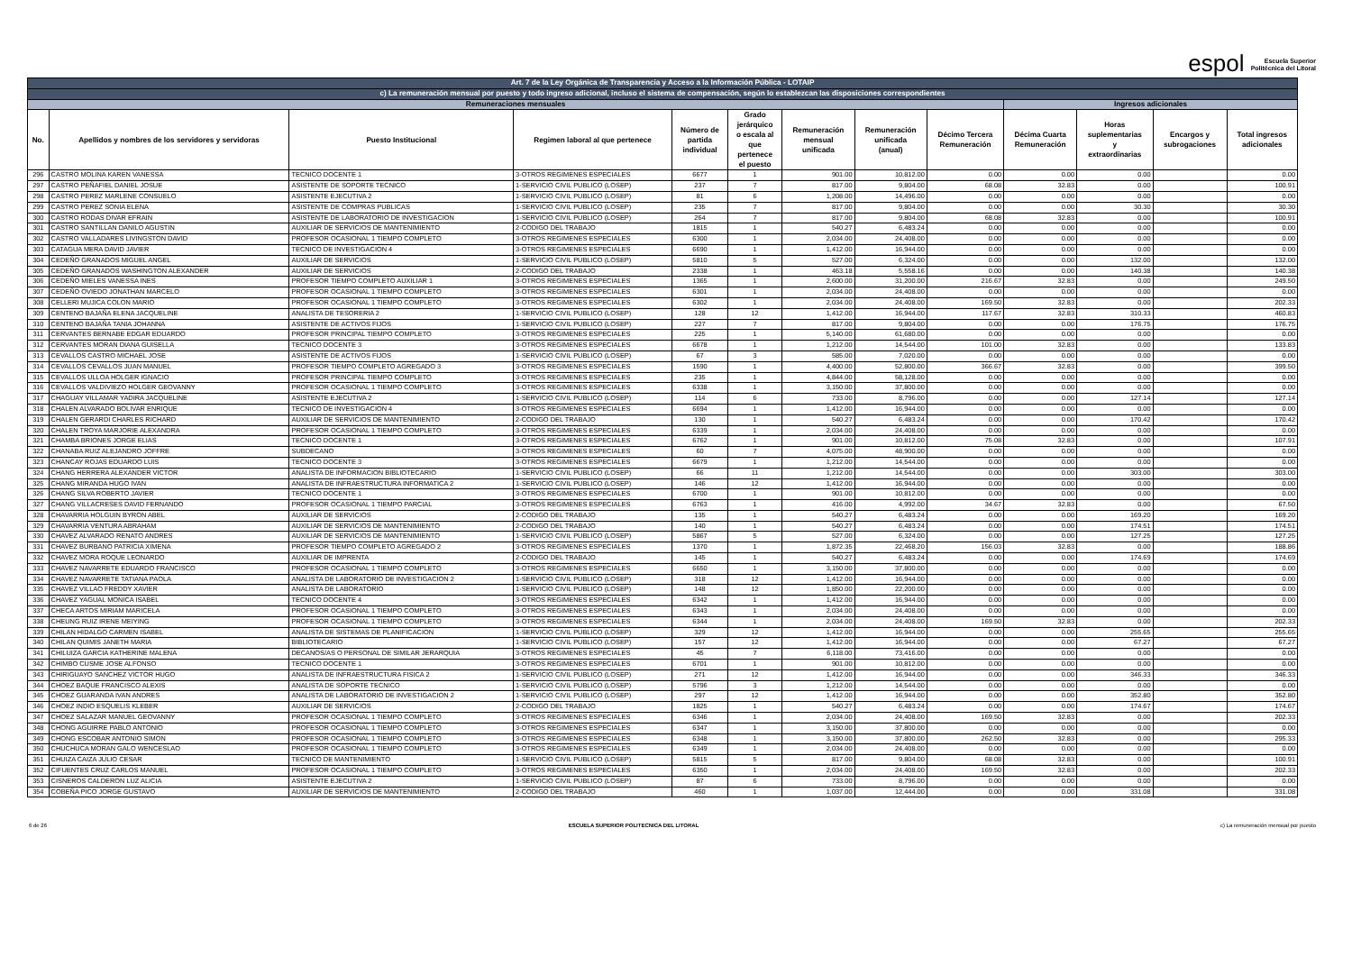espol Escuela Superior
Politécnica del Litoral
| Art. 7 de la Ley Orgánica de Transparencia y Acceso a la Información Pública - LOTAIP | | | | | | | | | | | | |
| --- | --- | --- | --- | --- | --- | --- | --- | --- | --- | --- | --- | --- |
| c) La remuneración mensual por puesto y todo ingreso adicional, incluso el sistema de compensación, según lo establezcan las disposiciones correspondientes | | | | | | | | | | | | |
| Remuneraciones mensuales | | | | | | | | | Ingresos adicionales | | | |
| No. | Apellidos y nombres de los servidores y servidoras | Puesto Institucional | Regimen laboral al que pertenece | Número de partida individual | Grado jerárquico o escala al que pertenece el puesto | Remuneración mensual unificada | Remuneración unificada (anual) | Décimo Tercera Remuneración | Décima Cuarta Remuneración | Horas suplementarias y extraordinarias | Encargos y subrogaciones | Total ingresos adicionales |
| 296 | CASTRO MOLINA KAREN VANESSA | TECNICO DOCENTE 1 | 3-OTROS REGIMENES ESPECIALES | 6677 | 1 | 901.00 | 10,812.00 | 0.00 | 0.00 | 0.00 | | 0.00 |
| 297 | CASTRO PEÑAFIEL DANIEL JOSUE | ASISTENTE DE SOPORTE TECNICO | 1-SERVICIO CIVIL PUBLICO (LOSEP) | 237 | 7 | 817.00 | 9,804.00 | 68.08 | 32.83 | 0.00 | | 100.91 |
| 298 | CASTRO PEREZ MARLENE CONSUELO | ASISTENTE EJECUTIVA 2 | 1-SERVICIO CIVIL PUBLICO (LOSEP) | 81 | 6 | 1,208.00 | 14,496.00 | 0.00 | 0.00 | 0.00 | | 0.00 |
| 299 | CASTRO PEREZ SONIA ELENA | ASISTENTE DE COMPRAS PUBLICAS | 1-SERVICIO CIVIL PUBLICO (LOSEP) | 235 | 7 | 817.00 | 9,804.00 | 0.00 | 0.00 | 30.30 | | 30.30 |
| 300 | CASTRO RODAS DIVAR EFRAIN | ASISTENTE DE LABORATORIO DE INVESTIGACION | 1-SERVICIO CIVIL PUBLICO (LOSEP) | 264 | 7 | 817.00 | 9,804.00 | 68.08 | 32.83 | 0.00 | | 100.91 |
| 301 | CASTRO SANTILLAN DANILO AGUSTIN | AUXILIAR DE SERVICIOS DE MANTENIMIENTO | 2-CODIGO DEL TRABAJO | 1815 | 1 | 540.27 | 6,483.24 | 0.00 | 0.00 | 0.00 | | 0.00 |
| 302 | CASTRO VALLADARES LIVINGSTON DAVID | PROFESOR OCASIONAL 1 TIEMPO COMPLETO | 3-OTROS REGIMENES ESPECIALES | 6300 | 1 | 2,034.00 | 24,408.00 | 0.00 | 0.00 | 0.00 | | 0.00 |
| 303 | CATAGUA MERA DAVID JAVIER | TECNICO DE INVESTIGACION 4 | 3-OTROS REGIMENES ESPECIALES | 6690 | 1 | 1,412.00 | 16,944.00 | 0.00 | 0.00 | 0.00 | | 0.00 |
| 304 | CEDEÑO GRANADOS MIGUEL ANGEL | AUXILIAR DE SERVICIOS | 1-SERVICIO CIVIL PUBLICO (LOSEP) | 5810 | 5 | 527.00 | 6,324.00 | 0.00 | 0.00 | 132.00 | | 132.00 |
| 305 | CEDEÑO GRANADOS WASHINGTON ALEXANDER | AUXILIAR DE SERVICIOS | 2-CODIGO DEL TRABAJO | 2338 | 1 | 463.18 | 5,558.16 | 0.00 | 0.00 | 140.38 | | 140.38 |
| 306 | CEDEÑO MIELES VANESSA INES | PROFESOR TIEMPO COMPLETO AUXILIAR 1 | 3-OTROS REGIMENES ESPECIALES | 1365 | 1 | 2,600.00 | 31,200.00 | 216.67 | 32.83 | 0.00 | | 249.50 |
| 307 | CEDEÑO OVIEDO JONATHAN MARCELO | PROFESOR OCASIONAL 1 TIEMPO COMPLETO | 3-OTROS REGIMENES ESPECIALES | 6301 | 1 | 2,034.00 | 24,408.00 | 0.00 | 0.00 | 0.00 | | 0.00 |
| 308 | CELLERI MUJICA COLON MARIO | PROFESOR OCASIONAL 1 TIEMPO COMPLETO | 3-OTROS REGIMENES ESPECIALES | 6302 | 1 | 2,034.00 | 24,408.00 | 169.50 | 32.83 | 0.00 | | 202.33 |
| 309 | CENTENO BAJAÑA ELENA JACQUELINE | ANALISTA DE TESORERIA 2 | 1-SERVICIO CIVIL PUBLICO (LOSEP) | 128 | 12 | 1,412.00 | 16,944.00 | 117.67 | 32.83 | 310.33 | | 460.83 |
| 310 | CENTENO BAJAÑA TANIA JOHANNA | ASISTENTE DE ACTIVOS FIJOS | 1-SERVICIO CIVIL PUBLICO (LOSEP) | 227 | 7 | 817.00 | 9,804.00 | 0.00 | 0.00 | 176.75 | | 176.75 |
| 311 | CERVANTES BERNABE EDGAR EDUARDO | PROFESOR PRINCIPAL TIEMPO COMPLETO | 3-OTROS REGIMENES ESPECIALES | 225 | 1 | 5,140.00 | 61,680.00 | 0.00 | 0.00 | 0.00 | | 0.00 |
| 312 | CERVANTES MORAN DIANA GUISELLA | TECNICO DOCENTE 3 | 3-OTROS REGIMENES ESPECIALES | 6678 | 1 | 1,212.00 | 14,544.00 | 101.00 | 32.83 | 0.00 | | 133.83 |
| 313 | CEVALLOS CASTRO MICHAEL JOSE | ASISTENTE DE ACTIVOS FIJOS | 1-SERVICIO CIVIL PUBLICO (LOSEP) | 67 | 3 | 585.00 | 7,020.00 | 0.00 | 0.00 | 0.00 | | 0.00 |
| 314 | CEVALLOS CEVALLOS JUAN MANUEL | PROFESOR TIEMPO COMPLETO AGREGADO 3 | 3-OTROS REGIMENES ESPECIALES | 1590 | 1 | 4,400.00 | 52,800.00 | 366.67 | 32.83 | 0.00 | | 399.50 |
| 315 | CEVALLOS ULLOA HOLGER IGNACIO | PROFESOR PRINCIPAL TIEMPO COMPLETO | 3-OTROS REGIMENES ESPECIALES | 235 | 1 | 4,844.00 | 58,128.00 | 0.00 | 0.00 | 0.00 | | 0.00 |
| 316 | CEVALLOS VALDIVIEZO HOLGER GEOVANNY | PROFESOR OCASIONAL 1 TIEMPO COMPLETO | 3-OTROS REGIMENES ESPECIALES | 6338 | 1 | 3,150.00 | 37,800.00 | 0.00 | 0.00 | 0.00 | | 0.00 |
| 317 | CHAGUAY VILLAMAR YADIRA JACQUELINE | ASISTENTE EJECUTIVA 2 | 1-SERVICIO CIVIL PUBLICO (LOSEP) | 114 | 6 | 733.00 | 8,796.00 | 0.00 | 0.00 | 127.14 | | 127.14 |
| 318 | CHALEN ALVARADO BOLIVAR ENRIQUE | TECNICO DE INVESTIGACION 4 | 3-OTROS REGIMENES ESPECIALES | 6694 | 1 | 1,412.00 | 16,944.00 | 0.00 | 0.00 | 0.00 | | 0.00 |
| 319 | CHALEN GERARDI CHARLES RICHARD | AUXILIAR DE SERVICIOS DE MANTENIMIENTO | 2-CODIGO DEL TRABAJO | 130 | 1 | 540.27 | 6,483.24 | 0.00 | 0.00 | 170.42 | | 170.42 |
| 320 | CHALEN TROYA MARJORIE ALEXANDRA | PROFESOR OCASIONAL 1 TIEMPO COMPLETO | 3-OTROS REGIMENES ESPECIALES | 6339 | 1 | 2,034.00 | 24,408.00 | 0.00 | 0.00 | 0.00 | | 0.00 |
| 321 | CHAMBA BRIONES JORGE ELIAS | TECNICO DOCENTE 1 | 3-OTROS REGIMENES ESPECIALES | 6762 | 1 | 901.00 | 10,812.00 | 75.08 | 32.83 | 0.00 | | 107.91 |
| 322 | CHANABA RUIZ ALEJANDRO JOFFRE | SUBDECANO | 3-OTROS REGIMENES ESPECIALES | 60 | 7 | 4,075.00 | 48,900.00 | 0.00 | 0.00 | 0.00 | | 0.00 |
| 323 | CHANCAY ROJAS EDUARDO LUIS | TECNICO DOCENTE 3 | 3-OTROS REGIMENES ESPECIALES | 6679 | 1 | 1,212.00 | 14,544.00 | 0.00 | 0.00 | 0.00 | | 0.00 |
| 324 | CHANG HERRERA ALEXANDER VICTOR | ANALISTA DE INFORMACION BIBLIOTECARIO | 1-SERVICIO CIVIL PUBLICO (LOSEP) | 66 | 11 | 1,212.00 | 14,544.00 | 0.00 | 0.00 | 303.00 | | 303.00 |
| 325 | CHANG MIRANDA HUGO IVAN | ANALISTA DE INFRAESTRUCTURA INFORMATICA 2 | 1-SERVICIO CIVIL PUBLICO (LOSEP) | 146 | 12 | 1,412.00 | 16,944.00 | 0.00 | 0.00 | 0.00 | | 0.00 |
| 326 | CHANG SILVA ROBERTO JAVIER | TECNICO DOCENTE 1 | 3-OTROS REGIMENES ESPECIALES | 6700 | 1 | 901.00 | 10,812.00 | 0.00 | 0.00 | 0.00 | | 0.00 |
| 327 | CHANG VILLACRESES DAVID FERNANDO | PROFESOR OCASIONAL 1 TIEMPO PARCIAL | 3-OTROS REGIMENES ESPECIALES | 6763 | 1 | 416.00 | 4,992.00 | 34.67 | 32.83 | 0.00 | | 67.50 |
| 328 | CHAVARRIA HOLGUIN BYRON ABEL | AUXILIAR DE SERVICIOS | 2-CODIGO DEL TRABAJO | 135 | 1 | 540.27 | 6,483.24 | 0.00 | 0.00 | 169.20 | | 169.20 |
| 329 | CHAVARRIA VENTURA ABRAHAM | AUXILIAR DE SERVICIOS DE MANTENIMIENTO | 2-CODIGO DEL TRABAJO | 140 | 1 | 540.27 | 6,483.24 | 0.00 | 0.00 | 174.51 | | 174.51 |
| 330 | CHAVEZ ALVARADO RENATO ANDRES | AUXILIAR DE SERVICIOS DE MANTENIMIENTO | 1-SERVICIO CIVIL PUBLICO (LOSEP) | 5867 | 5 | 527.00 | 6,324.00 | 0.00 | 0.00 | 127.25 | | 127.25 |
| 331 | CHAVEZ BURBANO PATRICIA XIMENA | PROFESOR TIEMPO COMPLETO AGREGADO 2 | 3-OTROS REGIMENES ESPECIALES | 1370 | 1 | 1,872.35 | 22,468.20 | 156.03 | 32.83 | 0.00 | | 188.86 |
| 332 | CHAVEZ MORA ROQUE LEONARDO | AUXILIAR DE IMPRENTA | 2-CODIGO DEL TRABAJO | 145 | 1 | 540.27 | 6,483.24 | 0.00 | 0.00 | 174.69 | | 174.69 |
| 333 | CHAVEZ NAVARRETE EDUARDO FRANCISCO | PROFESOR OCASIONAL 1 TIEMPO COMPLETO | 3-OTROS REGIMENES ESPECIALES | 6650 | 1 | 3,150.00 | 37,800.00 | 0.00 | 0.00 | 0.00 | | 0.00 |
| 334 | CHAVEZ NAVARRETE TATIANA PAOLA | ANALISTA DE LABORATORIO DE INVESTIGACION 2 | 1-SERVICIO CIVIL PUBLICO (LOSEP) | 318 | 12 | 1,412.00 | 16,944.00 | 0.00 | 0.00 | 0.00 | | 0.00 |
| 335 | CHAVEZ VILLAO FREDDY XAVIER | ANALISTA DE LABORATORIO | 1-SERVICIO CIVIL PUBLICO (LOSEP) | 148 | 12 | 1,850.00 | 22,200.00 | 0.00 | 0.00 | 0.00 | | 0.00 |
| 336 | CHAVEZ YAGUAL MONICA ISABEL | TECNICO DOCENTE 4 | 3-OTROS REGIMENES ESPECIALES | 6342 | 1 | 1,412.00 | 16,944.00 | 0.00 | 0.00 | 0.00 | | 0.00 |
| 337 | CHECA ARTOS MIRIAM MARICELA | PROFESOR OCASIONAL 1 TIEMPO COMPLETO | 3-OTROS REGIMENES ESPECIALES | 6343 | 1 | 2,034.00 | 24,408.00 | 0.00 | 0.00 | 0.00 | | 0.00 |
| 338 | CHEUNG RUIZ IRENE MEIYING | PROFESOR OCASIONAL 1 TIEMPO COMPLETO | 3-OTROS REGIMENES ESPECIALES | 6344 | 1 | 2,034.00 | 24,408.00 | 169.50 | 32.83 | 0.00 | | 202.33 |
| 339 | CHILAN HIDALGO CARMEN ISABEL | ANALISTA DE SISTEMAS DE PLANIFICACION | 1-SERVICIO CIVIL PUBLICO (LOSEP) | 329 | 12 | 1,412.00 | 16,944.00 | 0.00 | 0.00 | 255.65 | | 255.65 |
| 340 | CHILAN QUIMIS JANETH MARIA | BIBLIOTECARIO | 1-SERVICIO CIVIL PUBLICO (LOSEP) | 157 | 12 | 1,412.00 | 16,944.00 | 0.00 | 0.00 | 67.27 | | 67.27 |
| 341 | CHILUIZA GARCIA KATHERINE MALENA | DECANOS/AS O PERSONAL DE SIMILAR JERARQUIA | 3-OTROS REGIMENES ESPECIALES | 45 | 7 | 6,118.00 | 73,416.00 | 0.00 | 0.00 | 0.00 | | 0.00 |
| 342 | CHIMBO CUSME JOSE ALFONSO | TECNICO DOCENTE 1 | 3-OTROS REGIMENES ESPECIALES | 6701 | 1 | 901.00 | 10,812.00 | 0.00 | 0.00 | 0.00 | | 0.00 |
| 343 | CHIRIGUAYO SANCHEZ VICTOR HUGO | ANALISTA DE INFRAESTRUCTURA FISICA 2 | 1-SERVICIO CIVIL PUBLICO (LOSEP) | 271 | 12 | 1,412.00 | 16,944.00 | 0.00 | 0.00 | 346.33 | | 346.33 |
| 344 | CHOEZ BAQUE FRANCISCO ALEXIS | ANALISTA DE SOPORTE TECNICO | 1-SERVICIO CIVIL PUBLICO (LOSEP) | 5796 | 3 | 1,212.00 | 14,544.00 | 0.00 | 0.00 | 0.00 | | 0.00 |
| 345 | CHOEZ GUARANDA IVAN ANDRES | ANALISTA DE LABORATORIO DE INVESTIGACION 2 | 1-SERVICIO CIVIL PUBLICO (LOSEP) | 297 | 12 | 1,412.00 | 16,944.00 | 0.00 | 0.00 | 352.80 | | 352.80 |
| 346 | CHOEZ INDIO ESQUELIS KLEBER | AUXILIAR DE SERVICIOS | 2-CODIGO DEL TRABAJO | 1825 | 1 | 540.27 | 6,483.24 | 0.00 | 0.00 | 174.67 | | 174.67 |
| 347 | CHOEZ SALAZAR MANUEL GEOVANNY | PROFESOR OCASIONAL 1 TIEMPO COMPLETO | 3-OTROS REGIMENES ESPECIALES | 6346 | 1 | 2,034.00 | 24,408.00 | 169.50 | 32.83 | 0.00 | | 202.33 |
| 348 | CHONG AGUIRRE PABLO ANTONIO | PROFESOR OCASIONAL 1 TIEMPO COMPLETO | 3-OTROS REGIMENES ESPECIALES | 6347 | 1 | 3,150.00 | 37,800.00 | 0.00 | 0.00 | 0.00 | | 0.00 |
| 349 | CHONG ESCOBAR ANTONIO SIMON | PROFESOR OCASIONAL 1 TIEMPO COMPLETO | 3-OTROS REGIMENES ESPECIALES | 6348 | 1 | 3,150.00 | 37,800.00 | 262.50 | 32.83 | 0.00 | | 295.33 |
| 350 | CHUCHUCA MORAN GALO WENCESLAO | PROFESOR OCASIONAL 1 TIEMPO COMPLETO | 3-OTROS REGIMENES ESPECIALES | 6349 | 1 | 2,034.00 | 24,408.00 | 0.00 | 0.00 | 0.00 | | 0.00 |
| 351 | CHUIZA CAIZA JULIO CESAR | TECNICO DE MANTENIMIENTO | 1-SERVICIO CIVIL PUBLICO (LOSEP) | 5815 | 5 | 817.00 | 9,804.00 | 68.08 | 32.83 | 0.00 | | 100.91 |
| 352 | CIFUENTES CRUZ CARLOS MANUEL | PROFESOR OCASIONAL 1 TIEMPO COMPLETO | 3-OTROS REGIMENES ESPECIALES | 6350 | 1 | 2,034.00 | 24,408.00 | 169.50 | 32.83 | 0.00 | | 202.33 |
| 353 | CISNEROS CALDERON LUZ ALICIA | ASISTENTE EJECUTIVA 2 | 1-SERVICIO CIVIL PUBLICO (LOSEP) | 87 | 6 | 733.00 | 8,796.00 | 0.00 | 0.00 | 0.00 | | 0.00 |
| 354 | COBEÑA PICO JORGE GUSTAVO | AUXILIAR DE SERVICIOS DE MANTENIMIENTO | 2-CODIGO DEL TRABAJO | 460 | 1 | 1,037.00 | 12,444.00 | 0.00 | 0.00 | 331.08 | | 331.08 |
6 de 26 ESCUELA SUPERIOR POLITECNICA DEL LITORAL c) La remuneración mensual por puesto